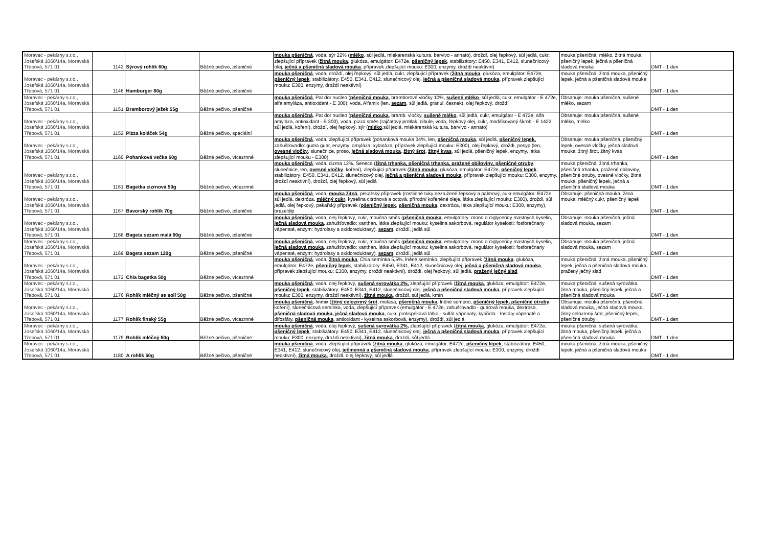| Moravec - pekárny s.r.o., Josefská 1060/14a, Moravská Třebová, 571 01 | 1142 | Sýrový rohlík 60g | Běžné pečivo, pšeničné | mouka pšeničná , voda, sýr 22% ( mléko , sůl jedlá, mlékarenská kultura, barvivo - annato), droždí, olej řepkový, sůl jedlá, cukr, zlepšující přípravek ( žitná mouka , glukóza, emulgátor: E472e, pšeničný lepek , stabilizátory: E450, E341, E412, slunečnicový olej, ječná a pšeničná sladová mouka , přípravek zlepšující mouku: E300, enzymy, droždí neaktivní) | mouka pšeničná, mléko, žitná mouka, pšeničný lepek, ječná a pšeničná sladová mouka | DMT - 1 den |
| Moravec - pekárny s.r.o., Josefská 1060/14a, Moravská Třebová, 571 01 | 1146 | Hamburger 80g | Běžné pečivo, pšeničné | mouka pšeničná , voda, droždí, olej řepkový, sůl jedlá, cukr, zlepšující přípravek ( žitná mouka , glukóza, emulgátor: E472e, pšeničný lepek , stabilizátory: E450, E341, E412, slunečnicový olej, ječná a pšeničná sladová mouka , přípravek zlepšující mouku: E300, enzymy, droždí neaktivní) | mouka pšeničná, žitná mouka, pšeničný lepek, ječná a pšeničná sladová mouka | DMT - 1 den |
| Moravec - pekárny s.r.o., Josefská 1060/14a, Moravská Třebová, 571 01 | 1151 | Bramborový ježek 55g | Běžné pečivo, pšeničné | mouka pšeničná , Pat dor nucleo ( pšeničná mouka , bramborové vločky 10%, sušené mléko , sůl jedlá, cukr, emulgátor - E 472e, alfa amyláza, antioxidant - E 300), voda, Alfamix (len, sezam , sůl jedlá, granul. česnek), olej řepkový, droždí | Obsahuje: mouka pšeničná, sušené mléko, sezam | DMT - 1 den |
| Moravec - pekárny s.r.o., Josefská 1060/14a, Moravská Třebová, 571 01 | 1152 | Pizza koláček 54g | Běžné pečivo, speciální | mouka pšeničná , Pat dor nucleo ( pšeničná mouka , bramb. vločky, sušené mléko , sůl jedlá, cukr, emulgátor - E 472e, alfa amyláza, antioxidant - E 300), voda, pizza směs (rajčatový protlak, cibule, voda, řepkový olej, cukr, modifikovaný škrob - E 1422, sůl jedlá, koření), droždí, olej řepkový, sýr ( mléko ,sůl jedlá, mlékárenská kultura, barvivo - annato) | Obsahuje: mouka pšeničná, sušené mléko, mléko | DMT - 1 den |
| Moravec - pekárny s.r.o., Josefská 1060/14a, Moravská Třebová, 571 01 | 1160 | Pohanková večka 60g | Běžné pečivo, vícezrnné | mouka pšeničná , voda, zlepšující přípravek (pohanková mouka 34%, len, pšeničná mouka , sůl jedlá, pšeničný lepek, zahušťovadlo: guma guar, enzymy: amyláza, xylanáza, přípravek zlepšující mouku: E300), olej řepkový, droždí, posyp (len, ovesné vločky , slunečnice, proso, ječná sladová mouka , žitný šrot , žitný kvas , sůl jedlá, pšeničný lepek, enzymy, látka zlepšující mouku - E300) | Obsahuje: mouka pšeničná, pšeničný lepek, ovesné vločky, ječná sladová mouka, žitný šrot, žitný kvas | DMT - 1 den |
| Moravec - pekárny s.r.o., Josefská 1060/14a, Moravská Třebová, 571 01 | 1161 | Bagetka cizrnová 50g | Běžné pečivo, vícezrnné | mouka pšeničná , voda, cizrna 12%, Seneca ( žitná trhanka, pšeničná trhanka, pražené obiloviny, pšeničné otruby , slunečnice, len, ovesné vločky , koření), zlepšující přípravek ( žitná mouka , glukóza, emulgátor: E472e, pšeničný lepek , stabilizátory: E450, E341, E412, slunečnicový olej, ječná a pšeničná sladová mouka , přípravek zlepšující mouku: E300, enzymy, droždí neaktivní), droždí, olej řepkový, sůl jedlá | mouka pšeničná, žitná trhanka, pšeničná trhanka, pražené obiloviny, pšeničné otruby, ovesné vločky, žitná mouka, pšeničný lepek, ječná a pšeničná sladová mouka | DMT - 1 den |
| Moravec - pekárny s.r.o., Josefská 1060/14a, Moravská Třebová, 571 01 | 1167 | Bavorský rohlík 70g | Běžné pečivo, pšeničné | mouka pšeničná , voda, mouka žitná , pekařský přípravek (rostlinné tuky neztužené řepkový a palmový, cukr,emulgátor: E472e, sůl jedlá, dextróza, mléčný cukr , kyselina citrónová a octová, přírodní kořeněné oleje, látka zlepšující mouku: E300), droždí, sůl jedlá, olej řepkový, pekařský přípravek ( pšeničný lepek , pšeničná mouka , dextróza, látka zlepšující mouku: E300, enzymy), brezeldip | Obsahuje: pšeničná mouka, žitná mouka, mléčný cukr, pšeničný lepek | DMT - 1 den |
| Moravec - pekárny s.r.o., Josefská 1060/14a, Moravská Třebová, 571 01 | 1168 | Bageta sezam malá 90g | Běžné pečivo, pšeničné | mouka pšeničná , voda, olej řepkový, cukr, moučná směs ( pšeničná mouka , emulgátory: mono a diglyceridy mastných kyselin, ječná sladová mouka , zahušťovadlo: xanthan, látka zlepšující mouku: kyselina askorbová, regulátor kyselosti: fosforečnany vápenaté, enzym: hydrolasy a oxidoreduktasy), sezam , droždí, jedlá sůl | Obsahuje: mouka pšeničná, ječná sladová mouka, sezam | DMT - 1 den |
| Moravec - pekárny s.r.o., Josefská 1060/14a, Moravská Třebová, 571 01 | 1169 | Bageta sezam 120g | Běžné pečivo, pšeničné | mouka pšeničná , voda, olej řepkový, cukr, moučná směs ( pšeničná mouka , emulgátory: mono a diglyceridy mastných kyselin, ječná sladová mouka , zahušťovadlo: xanthan, látka zlepšující mouku: kyselina askorbová, regulátor kyselosti: fosforečnany vápenaté, enzym: hydrolasy a oxidoreduktasy), sezam , droždí, jedlá sůl | Obsahuje: mouka pšeničná, ječná sladová mouka, sezam | DMT - 1 den |
| Moravec - pekárny s.r.o., Josefská 1060/14a, Moravská Třebová, 571 01 | 1172 | Chia bagetka 50g | Běžné pečivo, vícezrnné | mouka pšeničná , voda, žitná mouka , Chia semínka 5,5%, lněné semínko, zlepšující přípravek ( žitná mouka , glukóza, emulgátor: E472e, pšeničný lepek , stabilizátory: E450, E341, E412, slunečnicový olej, ječná a pšeničná sladová mouka , přípravek zlepšující mouku: E300, enzymy, droždí neaktivní), droždí, olej řepkový, sůl jedlá, pražený ječný slad | mouka pšeničná, žitná mouka, pšeničný lepek, ječná a pšeničná sladová mouka, pražený ječný slad | DMT - 1 den |
| Moravec - pekárny s.r.o., Josefská 1060/14a, Moravská Třebová, 571 01 | 1176 | Rohlík mléčný se solí 50g | Běžné pečivo, pšeničné | mouka pšeničná , voda, olej řepkový, sušená syrovátka 2%, zlepšující přípravek ( žitná mouka , glukóza, emulgátor: E472e, pšeničný lepek , stabilizátory: E450, E341, E412, slunečnicový olej, ječná a pšeničná sladová mouka , přípravek zlepšující mouku: E300, enzymy, droždí neaktivní), žitná mouka , droždí, sůl jedlá, kmín | mouka pšeničná, sušená syrovátka, žitná mouka, pšeničný lepek, ječná a pšeničná sladová mouka | DMT - 1 den |
| Moravec - pekárny s.r.o., Josefská 1060/14a, Moravská Třebová, 571 01 | 1177 | Rohlík finský 55g | Běžné pečivo, vícezrnné | mouka pšeničná , finmix ( žitný celozrnný šrot , melasa, pšeničná mouka , lněné semeno, pšeničný lepek, pšeničné otruby , koření), slunečnicová semínka, voda, zlepšující přípravek (emulgátor - E 472e, zahušťovadlo - guarová mouka, dextrosa, pšeničná sladová mouka, ječná sladová mouka , cukr, protispékavá látka - sulfát vápenatý, kypřidla - fostáty vápenaté a difosfáty, pšeničná mouka , antioxidant - kyselina askorbová, enzymy), droždí, sůl jedlá | Obsahuje: mouka pšeničná, pšeničná sladová mouka, ječná sladová mouka, žitný celozrnný šrot, pšeničný lepek, pšeničné otruby | DMT - 1 den |
| Moravec - pekárny s.r.o., Josefská 1060/14a, Moravská Třebová, 571 01 | 1179 | Rohlík mléčný 50g | Běžné pečivo, pšeničné | mouka pšeničná , voda, olej řepkový, sušená syrovátka 2%, zlepšující přípravek ( žitná mouka , glukóza, emulgátor: E472e, pšeničný lepek , stabilizátory: E450, E341, E412, slunečnicový olej, ječná a pšeničná sladová mouka , přípravek zlepšující mouku: E300, enzymy, droždí neaktivní), žitná mouka , droždí, sůl jedlá | mouka pšeničná, sušená syrovátka, žitná mouka, pšeničný lepek, ječná a pšeničná sladová mouka | DMT - 1 den |
| Moravec - pekárny s.r.o., Josefská 1060/14a, Moravská Třebová, 571 01 | 1180 | A rohlík 50g | Běžné pečivo, pšeničné | mouka pšeničná , voda, zlepšující přípravek ( žitná mouka , glukóza, emulgátor: E472e, pšeničný lepek , stabilizátory: E450, E341, E412, slunečnicový olej, ječmenná a pšeničná sladová mouka , přípravek zlepšující mouku: E300, enzymy, droždí neaktivní), žitná mouka , droždí, olej řepkový, sůl jedlá | mouka pšeničná, žitná mouka, pšeničný lepek, ječná a pšeničná sladová mouka | DMT - 1 den |